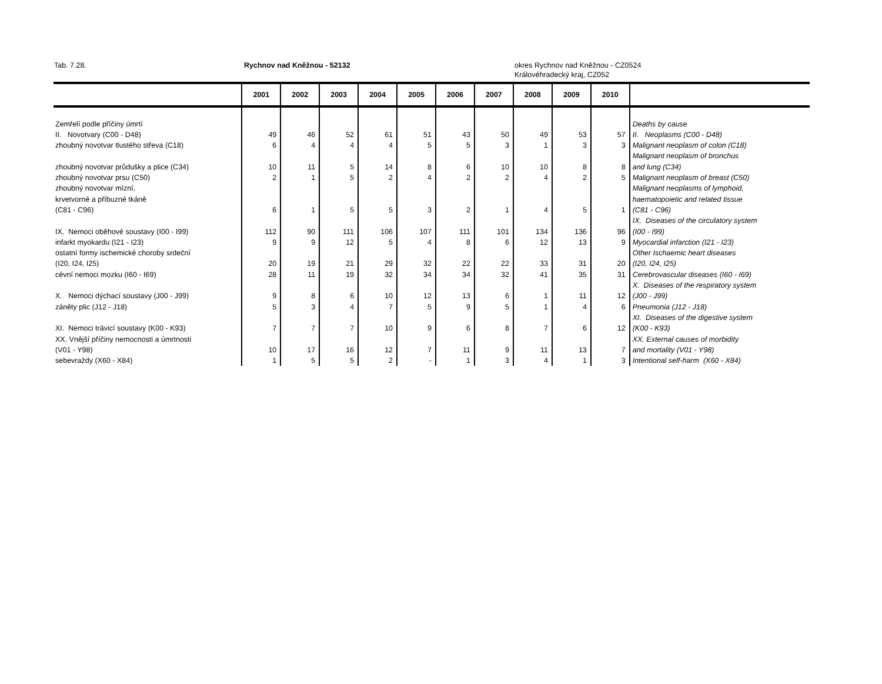Tab. 7.28. Rychnov nad Kněžnou - 52132 okres Rychnov nad Kněžnou - CZ0524
Královéhradecký kraj, CZ052
| | 2001 | 2002 | 2003 | 2004 | 2005 | 2006 | 2007 | 2008 | 2009 | 2010 | |
| --- | --- | --- | --- | --- | --- | --- | --- | --- | --- | --- | --- |
| Zemřelí podle příčiny úmrtí | | | | | | | | | | | Deaths by cause |
| II. Novotvary (C00 - D48) | 49 | 46 | 52 | 61 | 51 | 43 | 50 | 49 | 53 | 57 | II. Neoplasms (C00 - D48) |
| zhoubný novotvar tlustého střeva (C18) | 6 | 4 | 4 | 4 | 5 | 5 | 3 | 1 | 3 | 3 | Malignant neoplasm of colon (C18) |
| | | | | | | | | | | | Malignant neoplasm of bronchus |
| zhoubný novotvar průdušky a plice (C34) | 10 | 11 | 5 | 14 | 8 | 6 | 10 | 10 | 8 | 8 | and lung (C34) |
| zhoubný novotvar prsu (C50) | 2 | 1 | 5 | 2 | 4 | 2 | 2 | 4 | 2 | 5 | Malignant neoplasm of breast (C50) |
| zhoubný novotvar mízní, | | | | | | | | | | | Malignant neoplasms of lymphoid, |
| krvetvorné a příbuzné tkáně | | | | | | | | | | | haematopoietic and related tissue |
| (C81 - C96) | 6 | 1 | 5 | 5 | 3 | 2 | 1 | 4 | 5 | 1 | (C81 - C96) |
| | | | | | | | | | | | IX. Diseases of the circulatory system |
| IX. Nemoci oběhové soustavy (I00 - I99) | 112 | 90 | 111 | 106 | 107 | 111 | 101 | 134 | 136 | 96 | (I00 - I99) |
| infarkt myokardu (I21 - I23) | 9 | 9 | 12 | 5 | 4 | 8 | 6 | 12 | 13 | 9 | Myocardial infarction (I21 - I23) |
| ostatní formy ischemické choroby srdeční | | | | | | | | | | | Other Ischaemic heart diseases |
| (I20, I24, I25) | 20 | 19 | 21 | 29 | 32 | 22 | 22 | 33 | 31 | 20 | (I20, I24, I25) |
| cévní nemoci mozku (I60 - I69) | 28 | 11 | 19 | 32 | 34 | 34 | 32 | 41 | 35 | 31 | Cerebrovascular diseases (I60 - I69) |
| | | | | | | | | | | | X. Diseases of the respiratory system |
| X. Nemoci dýchací soustavy (J00 - J99) | 9 | 8 | 6 | 10 | 12 | 13 | 6 | 1 | 11 | 12 | (J00 - J99) |
| záněty plic (J12 - J18) | 5 | 3 | 4 | 7 | 5 | 9 | 5 | 1 | 4 | 6 | Pneumonia (J12 - J18) |
| | | | | | | | | | | | XI. Diseases of the digestive system |
| XI. Nemoci trávicí soustavy (K00 - K93) | 7 | 7 | 7 | 10 | 9 | 6 | 8 | 7 | 6 | 12 | (K00 - K93) |
| XX. Vnější příčiny nemocnosti a úmrtnosti | | | | | | | | | | | XX. External causes of morbidity |
| (V01 - Y98) | 10 | 17 | 16 | 12 | 7 | 11 | 9 | 11 | 13 | 7 | and mortality (V01 - Y98) |
| sebevraždy (X60 - X84) | 1 | 5 | 5 | 2 | - | 1 | 3 | 4 | 1 | 3 | Intentional self-harm (X60 - X84) |